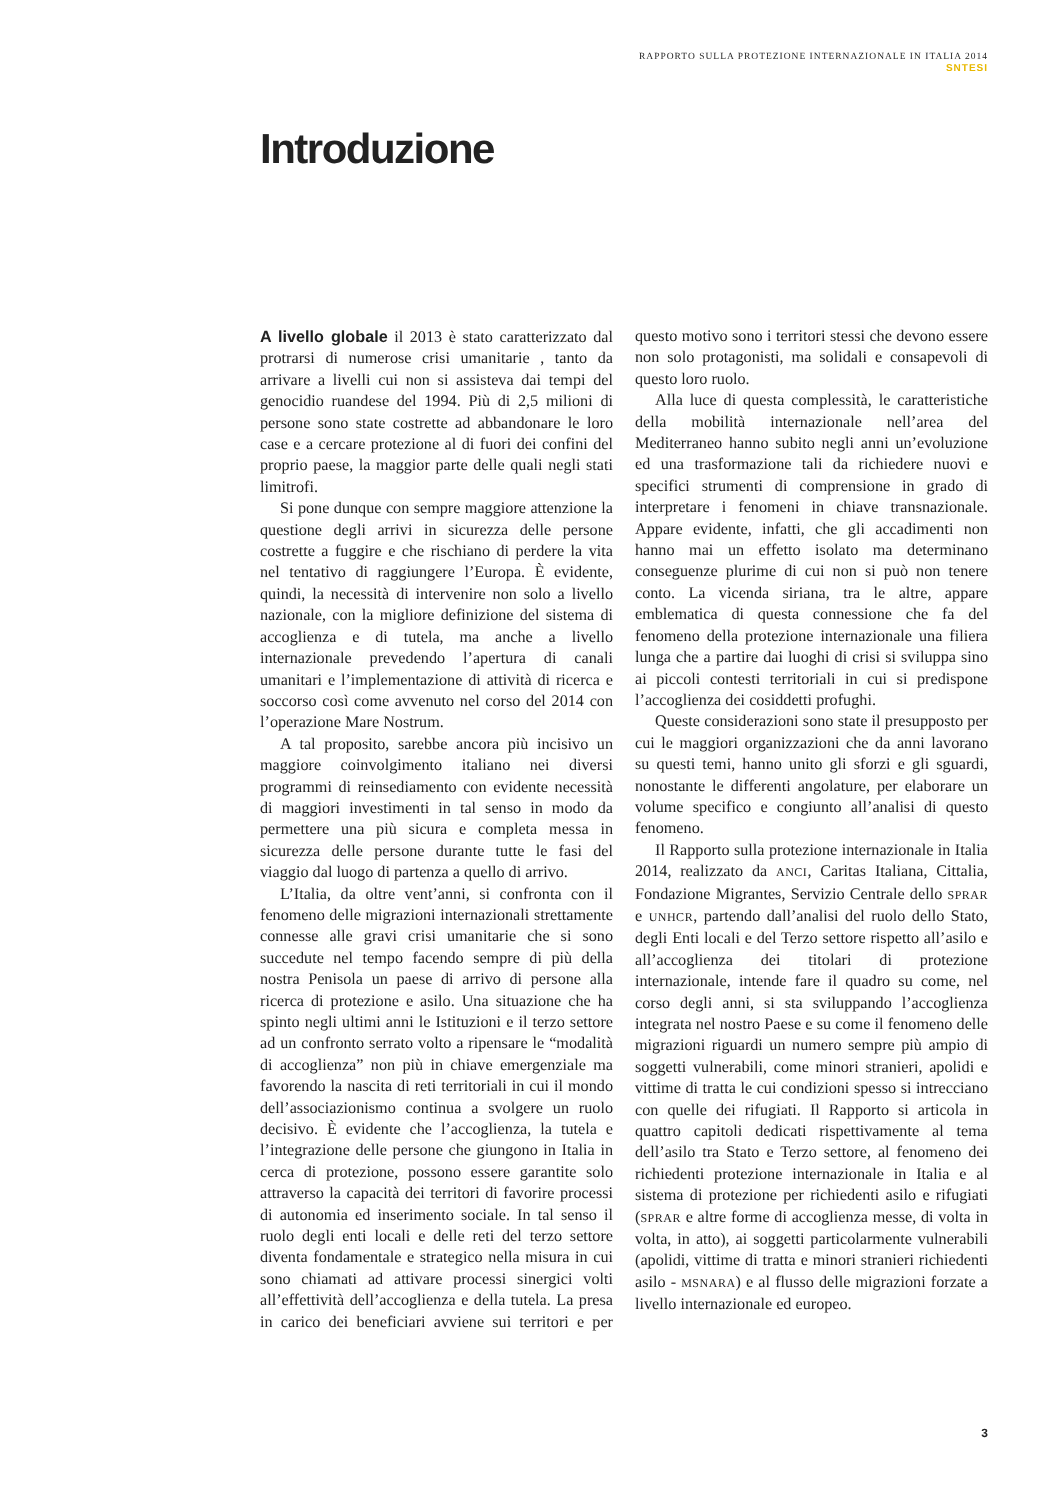RAPPORTO SULLA PROTEZIONE INTERNAZIONALE IN ITALIA 2014
SNTESI
Introduzione
A livello globale il 2013 è stato caratterizzato dal protrarsi di numerose crisi umanitarie , tanto da arrivare a livelli cui non si assisteva dai tempi del genocidio ruandese del 1994. Più di 2,5 milioni di persone sono state costrette ad abbandonare le loro case e a cercare protezione al di fuori dei confini del proprio paese, la maggior parte delle quali negli stati limitrofi.
Si pone dunque con sempre maggiore attenzione la questione degli arrivi in sicurezza delle persone costrette a fuggire e che rischiano di perdere la vita nel tentativo di raggiungere l’Europa. È evidente, quindi, la necessità di intervenire non solo a livello nazionale, con la migliore definizione del sistema di accoglienza e di tutela, ma anche a livello internazionale prevedendo l’apertura di canali umanitari e l’implementazione di attività di ricerca e soccorso così come avvenuto nel corso del 2014 con l’operazione Mare Nostrum.
A tal proposito, sarebbe ancora più incisivo un maggiore coinvolgimento italiano nei diversi programmi di reinsediamento con evidente necessità di maggiori investimenti in tal senso in modo da permettere una più sicura e completa messa in sicurezza delle persone durante tutte le fasi del viaggio dal luogo di partenza a quello di arrivo.
L’Italia, da oltre vent’anni, si confronta con il fenomeno delle migrazioni internazionali strettamente connesse alle gravi crisi umanitarie che si sono succedute nel tempo facendo sempre di più della nostra Penisola un paese di arrivo di persone alla ricerca di protezione e asilo. Una situazione che ha spinto negli ultimi anni le Istituzioni e il terzo settore ad un confronto serrato volto a ripensare le “modalità di accoglienza” non più in chiave emergenziale ma favorendo la nascita di reti territoriali in cui il mondo dell’associazionismo continua a svolgere un ruolo decisivo. È evidente che l’accoglienza, la tutela e l’integrazione delle persone che giungono in Italia in cerca di protezione, possono essere garantite solo attraverso la capacità dei territori di favorire processi di autonomia ed inserimento sociale. In tal senso il ruolo degli enti locali e delle reti del terzo settore diventa fondamentale e strategico nella misura in cui sono chiamati ad attivare processi sinergici volti all’effettività dell’accoglienza e della tutela. La presa in carico dei beneficiari avviene sui territori e per questo motivo sono i territori stessi che devono essere non solo protagonisti, ma solidali e consapevoli di questo loro ruolo.
Alla luce di questa complessità, le caratteristiche della mobilità internazionale nell’area del Mediterraneo hanno subito negli anni un’evoluzione ed una trasformazione tali da richiedere nuovi e specifici strumenti di comprensione in grado di interpretare i fenomeni in chiave transnazionale. Appare evidente, infatti, che gli accadimenti non hanno mai un effetto isolato ma determinano conseguenze plurime di cui non si può non tenere conto. La vicenda siriana, tra le altre, appare emblematica di questa connessione che fa del fenomeno della protezione internazionale una filiera lunga che a partire dai luoghi di crisi si sviluppa sino ai piccoli contesti territoriali in cui si predispone l’accoglienza dei cosiddetti profughi.
Queste considerazioni sono state il presupposto per cui le maggiori organizzazioni che da anni lavorano su questi temi, hanno unito gli sforzi e gli sguardi, nonostante le differenti angolature, per elaborare un volume specifico e congiunto all’analisi di questo fenomeno.
Il Rapporto sulla protezione internazionale in Italia 2014, realizzato da ANCI, Caritas Italiana, Cittalia, Fondazione Migrantes, Servizio Centrale dello SPRAR e UNHCR, partendo dall’analisi del ruolo dello Stato, degli Enti locali e del Terzo settore rispetto all’asilo e all’accoglienza dei titolari di protezione internazionale, intende fare il quadro su come, nel corso degli anni, si sta sviluppando l’accoglienza integrata nel nostro Paese e su come il fenomeno delle migrazioni riguardi un numero sempre più ampio di soggetti vulnerabili, come minori stranieri, apolidi e vittime di tratta le cui condizioni spesso si intrecciano con quelle dei rifugiati. Il Rapporto si articola in quattro capitoli dedicati rispettivamente al tema dell’asilo tra Stato e Terzo settore, al fenomeno dei richiedenti protezione internazionale in Italia e al sistema di protezione per richiedenti asilo e rifugiati (SPRAR e altre forme di accoglienza messe, di volta in volta, in atto), ai soggetti particolarmente vulnerabili (apolidi, vittime di tratta e minori stranieri richiedenti asilo - MSNARA) e al flusso delle migrazioni forzate a livello internazionale ed europeo.
3